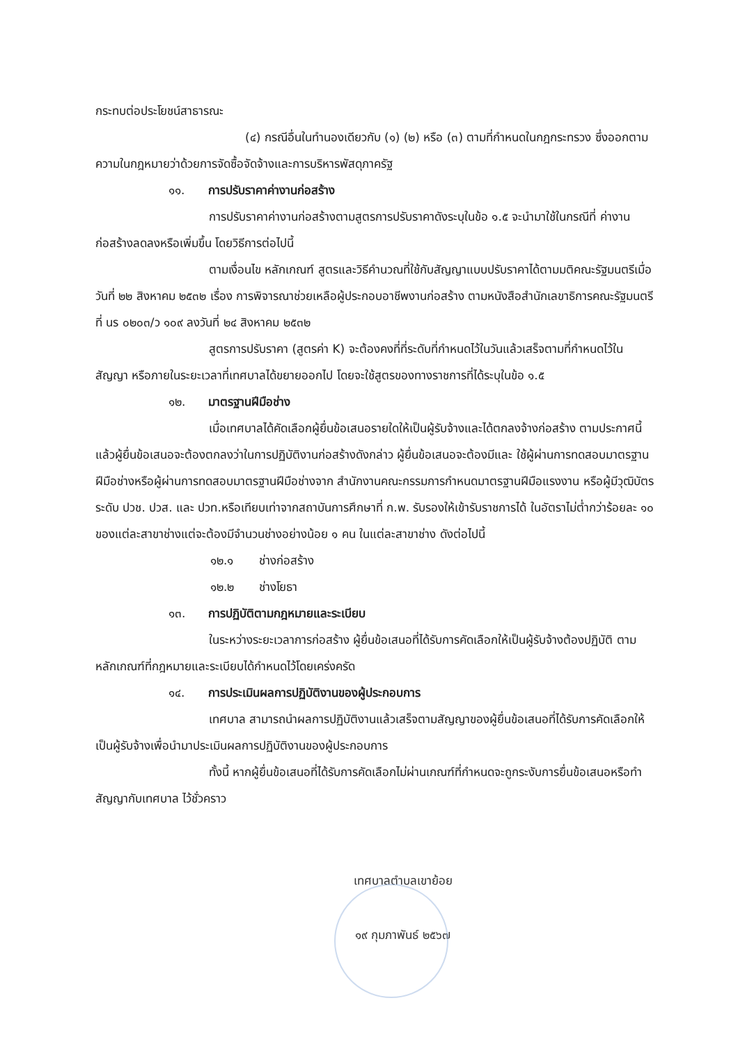กระทบต่อประโยชน์สาธารณะ
(๔) กรณีอื่นในทำนองเดียวกับ (๑) (๒) หรือ (๓) ตามที่กำหนดในกฎกระทรวง ซึ่งออกตามความในกฎหมายว่าด้วยการจัดซื้อจัดจ้างและการบริหารพัสดุภาครัฐ
๑๑. การปรับราคาค่างานก่อสร้าง
การปรับราคาค่างานก่อสร้างตามสูตรการปรับราคาดังระบุในข้อ ๑.๕ จะนำมาใช้ในกรณีที่ ค่างานก่อสร้างลดลงหรือเพิ่มขึ้น โดยวิธีการต่อไปนี้
ตามเงื่อนไข หลักเกณฑ์ สูตรและวิธีคำนวณที่ใช้กับสัญญาแบบปรับราคาได้ตามมติคณะรัฐมนตรีเมื่อวันที่ ๒๒ สิงหาคม ๒๕๓๒ เรื่อง การพิจารณาช่วยเหลือผู้ประกอบอาชีพงานก่อสร้าง ตามหนังสือสำนักเลขาธิการคณะรัฐมนตรี ที่ นร ๐๒๐๓/ว ๑๐๙ ลงวันที่ ๒๔ สิงหาคม ๒๕๓๒
สูตรการปรับราคา (สูตรค่า K) จะต้องคงที่ที่ระดับที่กำหนดไว้ในวันแล้วเสร็จตามที่กำหนดไว้ในสัญญา หรือภายในระยะเวลาที่เทศบาลได้ขยายออกไป โดยจะใช้สูตรของทางราชการที่ได้ระบุในข้อ ๑.๕
๑๒. มาตรฐานฝีมือช่าง
เมื่อเทศบาลได้คัดเลือกผู้ยื่นข้อเสนอรายใดให้เป็นผู้รับจ้างและได้ตกลงจ้างก่อสร้าง ตามประกาศนี้แล้วผู้ยื่นข้อเสนอจะต้องตกลงว่าในการปฏิบัติงานก่อสร้างดังกล่าว ผู้ยื่นข้อเสนอจะต้องมีและ ใช้ผู้ผ่านการทดสอบมาตรฐานฝีมือช่างหรือผู้ผ่านการทดสอบมาตรฐานฝีมือช่างจาก สำนักงานคณะกรรมการกำหนดมาตรฐานฝีมือแรงงาน หรือผู้มีวุฒิบัตรระดับ ปวช. ปวส. และ ปวท.หรือเทียบเท่าจากสถาบันการศึกษาที่ ก.พ. รับรองให้เข้ารับราชการได้ ในอัตราไม่ต่ำกว่าร้อยละ ๑๐ ของแต่ละสาขาช่างแต่จะต้องมีจำนวนช่างอย่างน้อย ๑ คน ในแต่ละสาขาช่าง ดังต่อไปนี้
๑๒.๑ ช่างก่อสร้าง
๑๒.๒ ช่างโยธา
๑๓. การปฏิบัติตามกฎหมายและระเบียบ
ในระหว่างระยะเวลาการก่อสร้าง ผู้ยื่นข้อเสนอที่ได้รับการคัดเลือกให้เป็นผู้รับจ้างต้องปฏิบัติ ตามหลักเกณฑ์ที่กฎหมายและระเบียบได้กำหนดไว้โดยเคร่งครัด
๑๔. การประเมินผลการปฏิบัติงานของผู้ประกอบการ
เทศบาล สามารถนำผลการปฏิบัติงานแล้วเสร็จตามสัญญาของผู้ยื่นข้อเสนอที่ได้รับการคัดเลือกให้ เป็นผู้รับจ้างเพื่อนำมาประเมินผลการปฏิบัติงานของผู้ประกอบการ
ทั้งนี้ หากผู้ยื่นข้อเสนอที่ได้รับการคัดเลือกไม่ผ่านเกณฑ์ที่กำหนดจะถูกระงับการยื่นข้อเสนอหรือทำสัญญากับเทศบาล ไว้ชั่วคราว
เทศบาลตำบลเขาย้อย
๑๙ กุมภาพันธ์ ๒๕๖๗